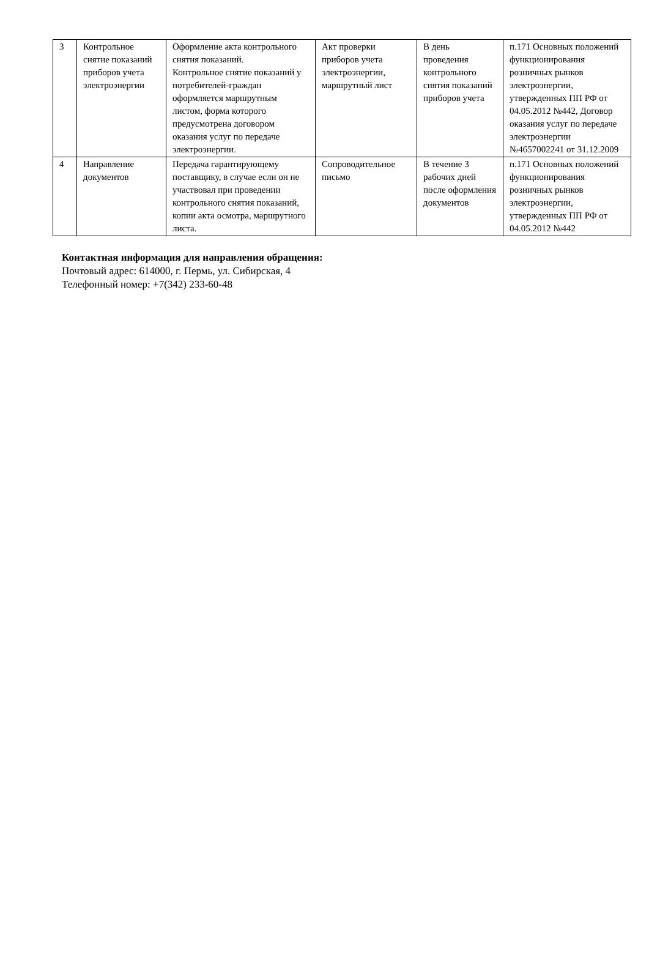| 3 | Контрольное снятие показаний приборов учета электроэнергии | Оформление акта контрольного снятия показаний. Контрольное снятие показаний у потребителей-граждан оформляется маршрутным листом, форма которого предусмотрена договором оказания услуг по передаче электроэнергии. | Акт проверки приборов учета электроэнергии, маршрутный лист | В день проведения контрольного снятия показаний приборов учета | п.171 Основных положений функционирования розничных рынков электроэнергии, утвержденных ПП РФ от 04.05.2012 №442, Договор оказания услуг по передаче электроэнергии №4657002241 от 31.12.2009 |
| 4 | Направление документов | Передача гарантирующему поставщику, в случае если он не участвовал при проведении контрольного снятия показаний, копии акта осмотра, маршрутного листа. | Сопроводительное письмо | В течение 3 рабочих дней после оформления документов | п.171 Основных положений функционирования розничных рынков электроэнергии, утвержденных ПП РФ от 04.05.2012 №442 |
Контактная информация для направления обращения:
Почтовый адрес: 614000, г. Пермь, ул. Сибирская, 4
Телефонный номер: +7(342) 233-60-48